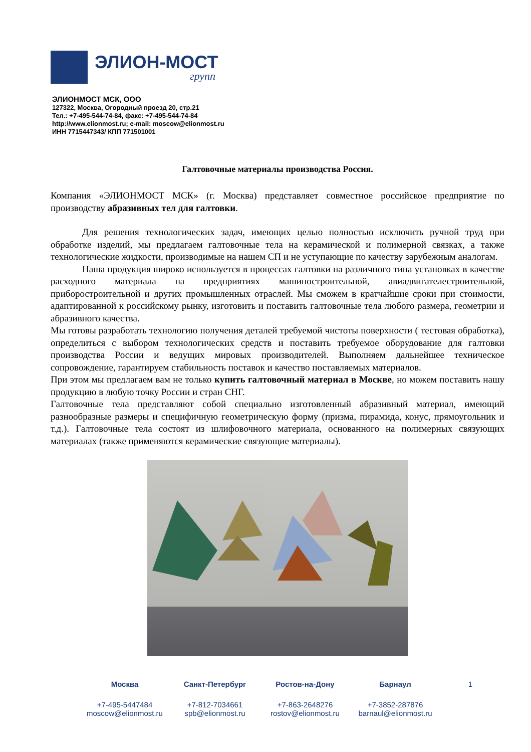ЭЛИОН-МОСТ
групп
ЭЛИОНМОСТ МСК, ООО
127322, Москва, Огородный проезд 20, стр.21
Тел.: +7-495-544-74-84, факс: +7-495-544-74-84
http://www.elionmost.ru; e-mail: moscow@elionmost.ru
ИНН 7715447343/ КПП 771501001
Галтовочные материалы производства Россия.
Компания «ЭЛИОНМОСТ МСК» (г. Москва) представляет совместное российское предприятие по производству абразивных тел для галтовки.
Для решения технологических задач, имеющих целью полностью исключить ручной труд при обработке изделий, мы предлагаем галтовочные тела на керамической и полимерной связках, а также технологические жидкости, производимые на нашем СП и не уступающие по качеству зарубежным аналогам.
Наша продукция широко используется в процессах галтовки на различного типа установках в качестве расходного материала на предприятиях машиностроительной, авиадвигателестроительной, приборостроительной и других промышленных отраслей. Мы сможем в кратчайшие сроки при стоимости, адаптированной к российскому рынку, изготовить и поставить галтовочные тела любого размера, геометрии и абразивного качества.
Мы готовы разработать технологию получения деталей требуемой чистоты поверхности ( тестовая обработка), определиться с выбором технологических средств и поставить требуемое оборудование для галтовки производства России и ведущих мировых производителей. Выполняем дальнейшее техническое сопровождение, гарантируем стабильность поставок и качество поставляемых материалов.
При этом мы предлагаем вам не только купить галтовочный материал в Москве, но можем поставить нашу продукцию в любую точку России и стран СНГ.
Галтовочные тела представляют собой специально изготовленный абразивный материал, имеющий разнообразные размеры и специфичную геометрическую форму (призма, пирамида, конус, прямоугольник и т.д.). Галтовочные тела состоят из шлифовочного материала, основанного на полимерных связующих материалах (также применяются керамические связующие материалы).
Москва
+7-495-5447484
moscow@elionmost.ru
Санкт-Петербург
+7-812-7034661
spb@elionmost.ru
Ростов-на-Дону
+7-863-2648276
rostov@elionmost.ru
Барнаул
+7-3852-287876
barnaul@elionmost.ru
1